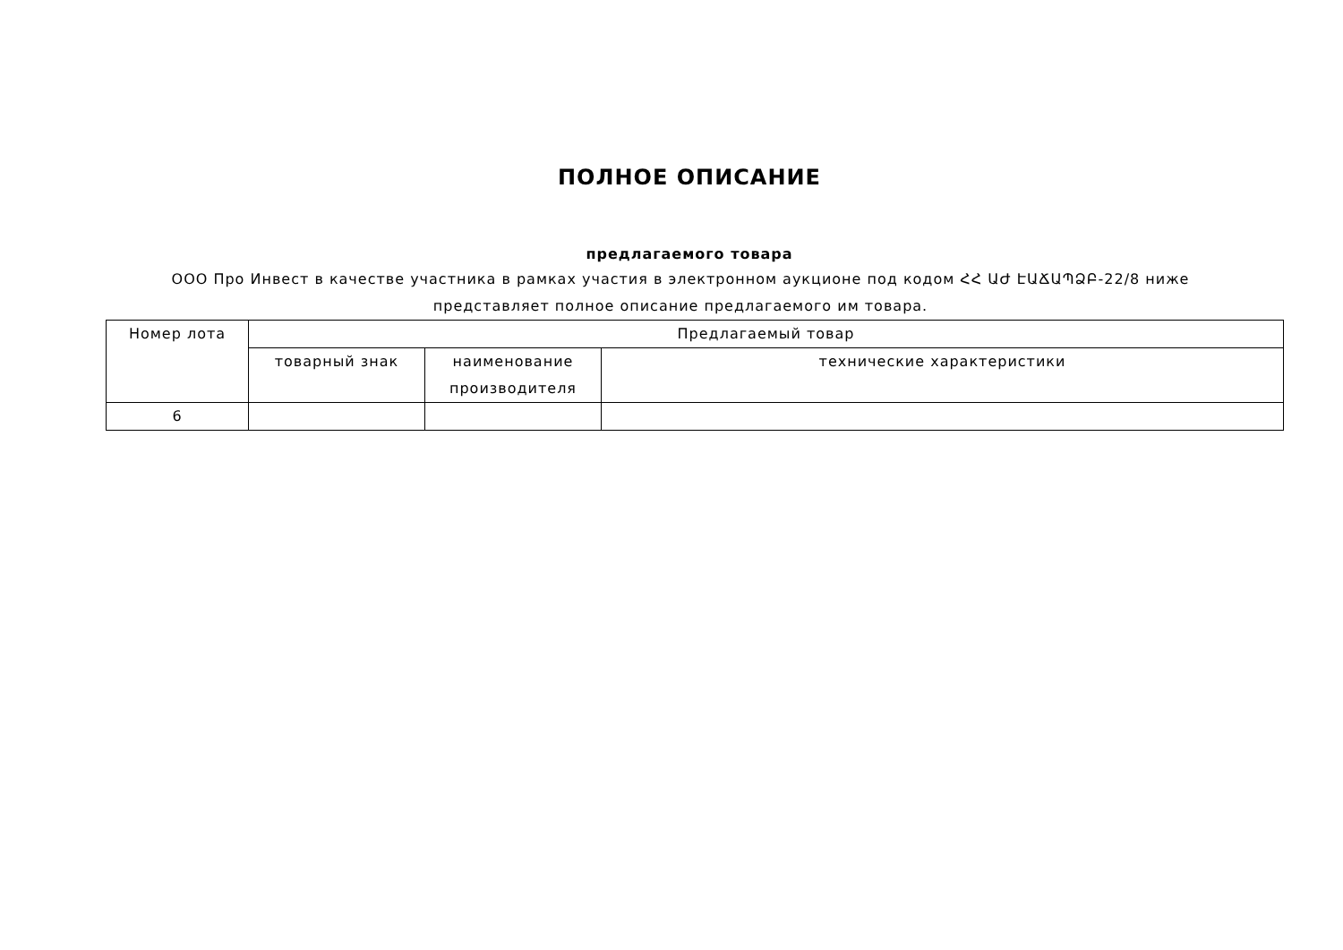ПОЛНОЕ ОПИСАНИЕ
предлагаемого товара
ООО Про Инвест в качестве участника в рамках участия в электронном аукционе под кодом ՀՀ ԱԺ ԷԱՃԱՊՁԲ-22/8 ниже представляет полное описание предлагаемого им товара.
| Номер лота | Предлагаемый товар | | |
| --- | --- | --- | --- |
| | товарный знак | наименование производителя | технические характеристики |
| 6 | | | |